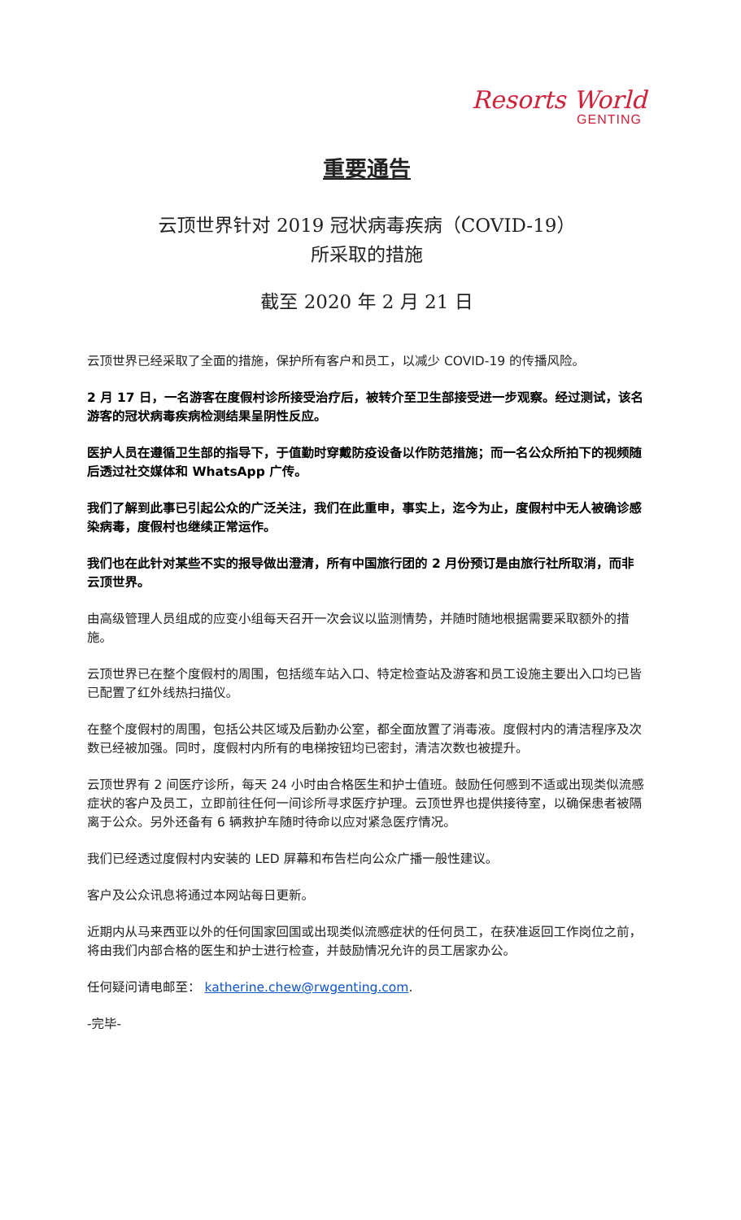Resorts World
GENTING
重要通告
云顶世界针对 2019 冠状病毒疾病（COVID-19）
所采取的措施
截至 2020 年 2 月 21 日
云顶世界已经采取了全面的措施，保护所有客户和员工，以减少 COVID-19 的传播风险。
2 月 17 日，一名游客在度假村诊所接受治疗后，被转介至卫生部接受进一步观察。经过测试，该名游客的冠状病毒疾病检测结果呈阴性反应。
医护人员在遵循卫生部的指导下，于值勤时穿戴防疫设备以作防范措施；而一名公众所拍下的视频随后透过社交媒体和 WhatsApp 广传。
我们了解到此事已引起公众的广泛关注，我们在此重申，事实上，迄今为止，度假村中无人被确诊感染病毒，度假村也继续正常运作。
我们也在此针对某些不实的报导做出澄清，所有中国旅行团的 2 月份预订是由旅行社所取消，而非云顶世界。
由高级管理人员组成的应变小组每天召开一次会议以监测情势，并随时随地根据需要采取额外的措施。
云顶世界已在整个度假村的周围，包括缆车站入口、特定检查站及游客和员工设施主要出入口均已皆已配置了红外线热扫描仪。
在整个度假村的周围，包括公共区域及后勤办公室，都全面放置了消毒液。度假村内的清洁程序及次数已经被加强。同时，度假村内所有的电梯按钮均已密封，清洁次数也被提升。
云顶世界有 2 间医疗诊所，每天 24 小时由合格医生和护士值班。鼓励任何感到不适或出现类似流感症状的客户及员工，立即前往任何一间诊所寻求医疗护理。云顶世界也提供接待室，以确保患者被隔离于公众。另外还备有 6 辆救护车随时待命以应对紧急医疗情况。
我们已经透过度假村内安装的 LED 屏幕和布告栏向公众广播一般性建议。
客户及公众讯息将通过本网站每日更新。
近期内从马来西亚以外的任何国家回国或出现类似流感症状的任何员工，在获准返回工作岗位之前，将由我们内部合格的医生和护士进行检查，并鼓励情况允许的员工居家办公。
任何疑问请电邮至： katherine.chew@rwgenting.com.
-完毕-